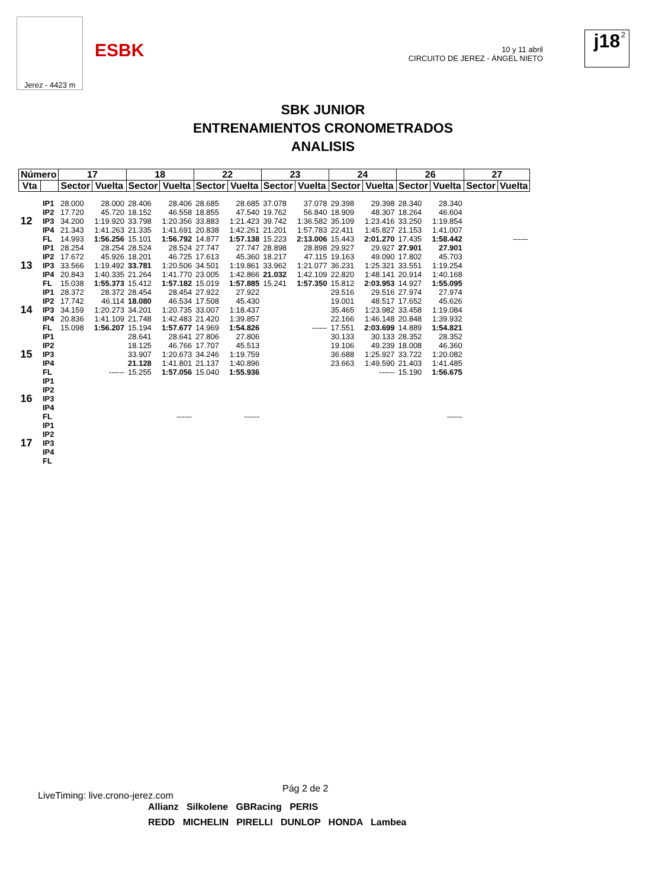Jerez - 4423 m
ESBK
10 y 11 abril
CIRCUITO DE JEREZ - ÁNGEL NIETO
<sup>2</sup> j18
SBK JUNIOR
ENTRENAMIENTOS CRONOMETRADOS
ANALISIS
| Número | | 17 | | 18 | | 22 | | 23 | | 24 | | 26 | | 27 | |
| --- | --- | --- | --- | --- | --- | --- | --- | --- | --- | --- | --- | --- | --- | --- | --- |
| Vta | | Sector | Vuelta | Sector | Vuelta | Sector | Vuelta | Sector | Vuelta | Sector | Vuelta | Sector | Vuelta | Sector | Vuelta |
| 12 | IP1 | 28.000 | 28.000 | 28.406 | 28.406 | 28.685 | 28.685 | 37.078 | 37.078 | 29.398 | 29.398 | 28.340 | 28.340 | | |
| | IP2 | 17.720 | 45.720 | 18.152 | 46.558 | 18.855 | 47.540 | 19.762 | 56.840 | 18.909 | 48.307 | 18.264 | 46.604 | | |
| | IP3 | 34.200 | 1:19.920 | 33.798 | 1:20.356 | 33.883 | 1:21.423 | 39.742 | 1:36.582 | 35.109 | 1:23.416 | 33.250 | 1:19.854 | | |
| | IP4 | 21.343 | 1:41.263 | 21.335 | 1:41.691 | 20.838 | 1:42.261 | 21.201 | 1:57.783 | 22.411 | 1:45.827 | 21.153 | 1:41.007 | | |
| | FL | 14.993 | 1:56.256 | 15.101 | 1:56.792 | 14.877 | 1:57.138 | 15.223 | 2:13.006 | 15.443 | 2:01.270 | 17.435 | 1:58.442 | | ------ |
| 13 | IP1 | 28.254 | 28.254 | 28.524 | 28.524 | 27.747 | 27.747 | 28.898 | 28.898 | 29.927 | 29.927 | 27.901 | 27.901 | | |
| | IP2 | 17.672 | 45.926 | 18.201 | 46.725 | 17.613 | 45.360 | 18.217 | 47.115 | 19.163 | 49.090 | 17.802 | 45.703 | | |
| | IP3 | 33.566 | 1:19.492 | 33.781 | 1:20.506 | 34.501 | 1:19.861 | 33.962 | 1:21.077 | 36.231 | 1:25.321 | 33.551 | 1:19.254 | | |
| | IP4 | 20.843 | 1:40.335 | 21.264 | 1:41.770 | 23.005 | 1:42.866 | 21.032 | 1:42.109 | 22.820 | 1:48.141 | 20.914 | 1:40.168 | | |
| | FL | 15.038 | 1:55.373 | 15.412 | 1:57.182 | 15.019 | 1:57.885 | 15.241 | 1:57.350 | 15.812 | 2:03.953 | 14.927 | 1:55.095 | | |
| 14 | IP1 | 28.372 | 28.372 | 28.454 | 28.454 | 27.922 | 27.922 | | | 29.516 | 29.516 | 27.974 | 27.974 | | |
| | IP2 | 17.742 | 46.114 | 18.080 | 46.534 | 17.508 | 45.430 | | | 19.001 | 48.517 | 17.652 | 45.626 | | |
| | IP3 | 34.159 | 1:20.273 | 34.201 | 1:20.735 | 33.007 | 1:18.437 | | | 35.465 | 1:23.982 | 33.458 | 1:19.084 | | |
| | IP4 | 20.836 | 1:41.109 | 21.748 | 1:42.483 | 21.420 | 1:39.857 | | | 22.166 | 1:46.148 | 20.848 | 1:39.932 | | |
| | FL | 15.098 | 1:56.207 | 15.194 | 1:57.677 | 14.969 | 1:54.826 | | ------ | 17.551 | 2:03.699 | 14.889 | 1:54.821 | | |
| 15 | IP1 | | | 28.641 | 28.641 | 27.806 | 27.806 | | | 30.133 | 30.133 | 28.352 | 28.352 | | |
| | IP2 | | | 18.125 | 46.766 | 17.707 | 45.513 | | | 19.106 | 49.239 | 18.008 | 46.360 | | |
| | IP3 | | | 33.907 | 1:20.673 | 34.246 | 1:19.759 | | | 36.688 | 1:25.927 | 33.722 | 1:20.082 | | |
| | IP4 | | | 21.128 | 1:41.801 | 21.137 | 1:40.896 | | | 23.663 | 1:49.590 | 21.403 | 1:41.485 | | |
| | FL | | ------ | 15.255 | 1:57.056 | 15.040 | 1:55.936 | | | | ------ | 15.190 | 1:56.675 | | |
| 16 | IP1 | | | | | | | | | | | | | | |
| | IP2 | | | | | | | | | | | | | | |
| | IP3 | | | | | | | | | | | | | | |
| | IP4 | | | | | | | | | | | | | | |
| | FL | | | | ------ | | ------ | | | | | | ------ | | |
| 17 | IP1 | | | | | | | | | | | | | | |
| | IP2 | | | | | | | | | | | | | | |
| | IP3 | | | | | | | | | | | | | | |
| | IP4 | | | | | | | | | | | | | | |
| | FL | | | | | | | | | | | | | | |
LiveTiming: live.crono-jerez.com
Pág 2 de 2
Allianz Silkolene GBRacing PERIS
REDD MICHELIN PIRELLI DUNLOP HONDA Lambea